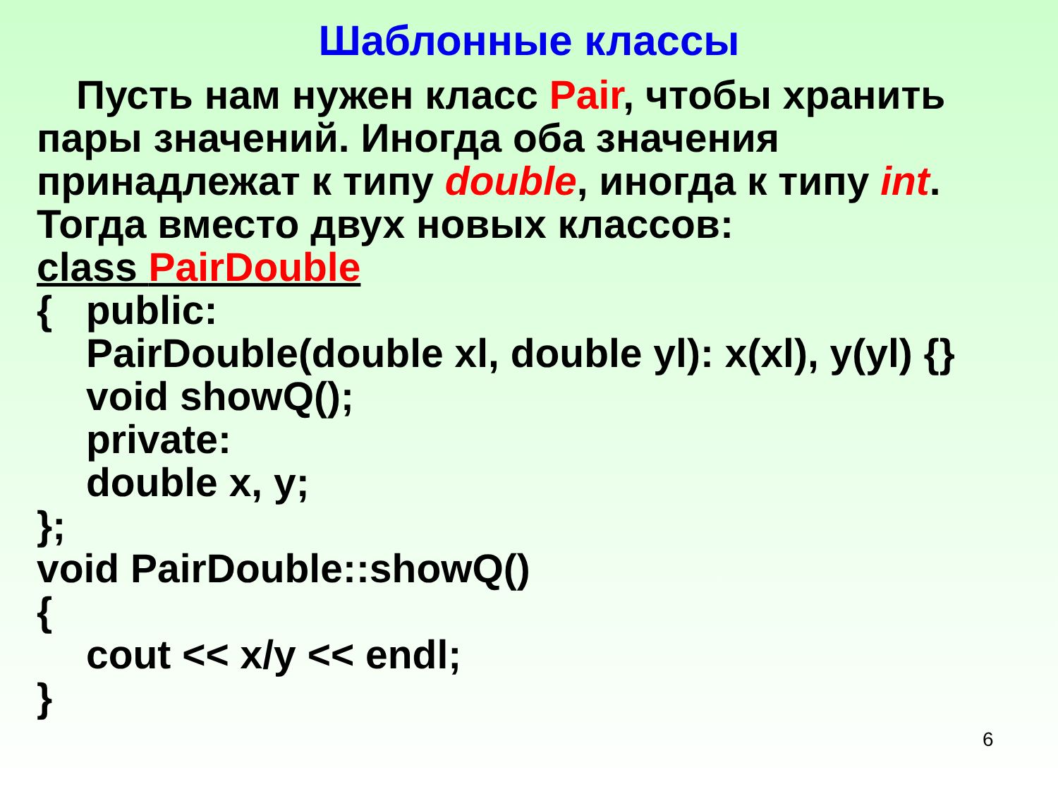Шаблонные классы
Пусть нам нужен класс Pair, чтобы хранить пары значений. Иногда оба значения принадлежат к типу double, иногда к типу int. Тогда вместо двух новых классов:
class PairDouble
{ public:
PairDouble(double xl, double yl): x(xl), y(yl) {}
void showQ();
private:
double x, y;
};
void PairDouble::showQ()
{
cout << x/y << endl;
}
6